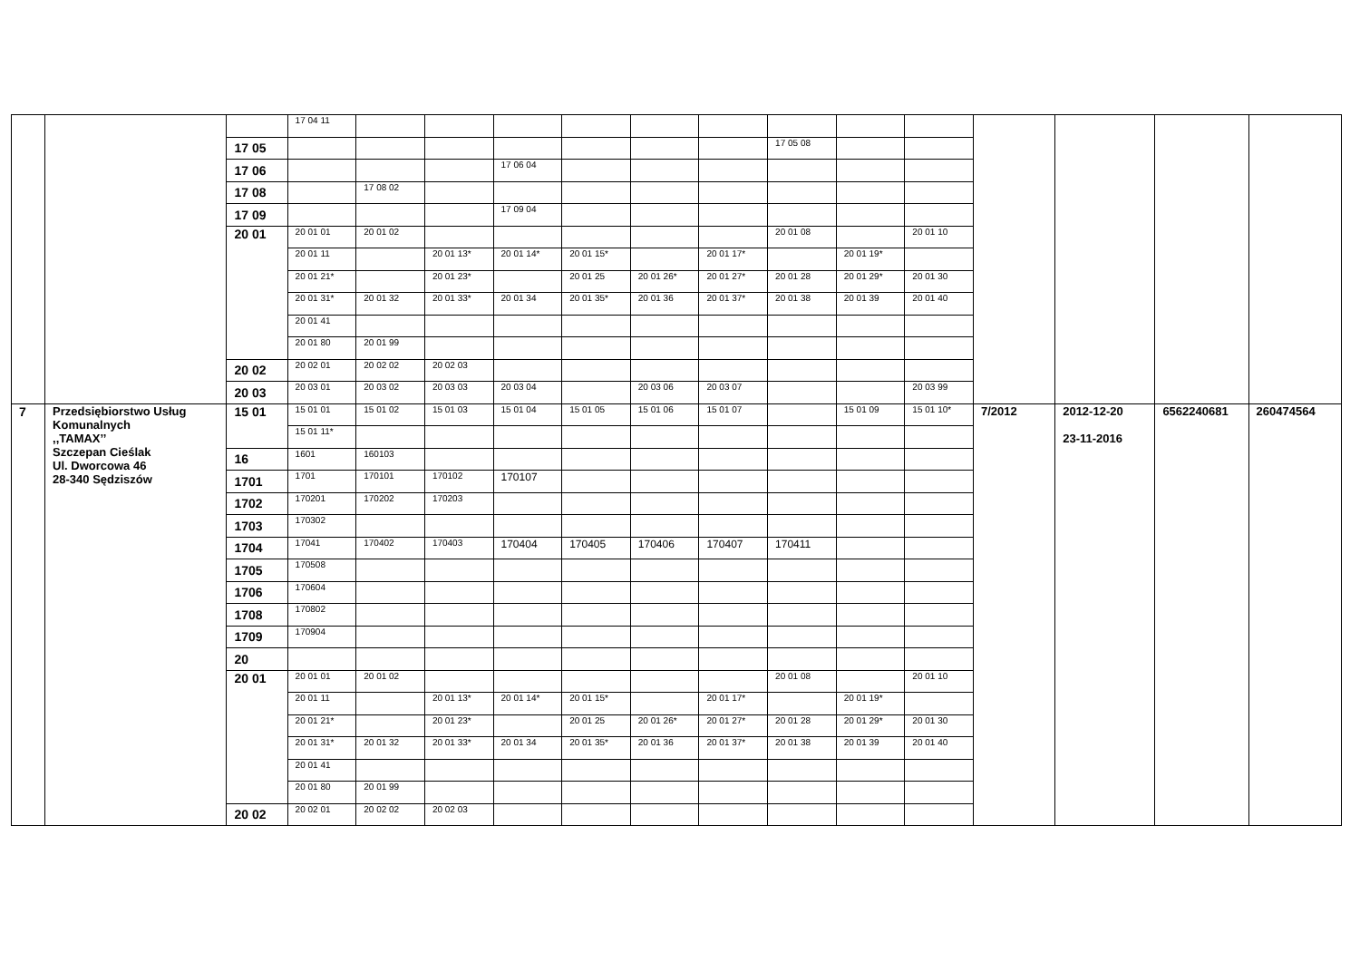| | | | 17 04 11 | | | | | | | | | | | | | |
| | | 17 05 | | | | | | | | 17 05 08 | | | | | | |
| | | 17 06 | | | | 17 06 04 | | | | | | | | | | |
| | | 17 08 | | 17 08 02 | | | | | | | | | | | | |
| | | 17 09 | | | | 17 09 04 | | | | | | | | | | |
| | | 20 01 | 20 01 01 | 20 01 02 | | | | | | 20 01 08 | | 20 01 10 | | | | |
| | | | 20 01 11 | | 20 01 13* | 20 01 14* | 20 01 15* | | 20 01 17* | | 20 01 19* | | | | | |
| | | | 20 01 21* | | 20 01 23* | | 20 01 25 | 20 01 26* | 20 01 27* | 20 01 28 | 20 01 29* | 20 01 30 | | | | |
| | | | 20 01 31* | 20 01 32 | 20 01 33* | 20 01 34 | 20 01 35* | 20 01 36 | 20 01 37* | 20 01 38 | 20 01 39 | 20 01 40 | | | | |
| | | | 20 01 41 | | | | | | | | | | | | | |
| | | | 20 01 80 | 20 01 99 | | | | | | | | | | | | |
| | | 20 02 | 20 02 01 | 20 02 02 | 20 02 03 | | | | | | | | | | | |
| | | 20 03 | 20 03 01 | 20 03 02 | 20 03 03 | 20 03 04 | | 20 03 06 | 20 03 07 | | | 20 03 99 | | | | |
| 7 | Przedsiębiorstwo Usług Komunalnych ,,TAMAX’’ Szczepan Cieślak Ul. Dworcowa 46 28-340 Sędziszów | 15 01 | 15 01 01 | 15 01 02 | 15 01 03 | 15 01 04 | 15 01 05 | 15 01 06 | 15 01 07 | | 15 01 09 | 15 01 10* | 7/2012 | 2012-12-20 23-11-2016 | 6562240681 | 260474564 |
| | | | 15 01 11* | | | | | | | | | | | | | |
| | | 16 | 1601 | 160103 | | | | | | | | | | | | |
| | | 1701 | 1701 | 170101 | 170102 | 170107 | | | | | | | | | | |
| | | 1702 | 170201 | 170202 | 170203 | | | | | | | | | | | |
| | | 1703 | 170302 | | | | | | | | | | | | | |
| | | 1704 | 17041 | 170402 | 170403 | 170404 | 170405 | 170406 | 170407 | 170411 | | | | | | |
| | | 1705 | 170508 | | | | | | | | | | | | | |
| | | 1706 | 170604 | | | | | | | | | | | | | |
| | | 1708 | 170802 | | | | | | | | | | | | | |
| | | 1709 | 170904 | | | | | | | | | | | | | |
| | | 20 | | | | | | | | | | | | | | |
| | | 20 01 | 20 01 01 | 20 01 02 | | | | | | 20 01 08 | | 20 01 10 | | | | |
| | | | 20 01 11 | | 20 01 13* | 20 01 14* | 20 01 15* | | 20 01 17* | | 20 01 19* | | | | | |
| | | | 20 01 21* | | 20 01 23* | | 20 01 25 | 20 01 26* | 20 01 27* | 20 01 28 | 20 01 29* | 20 01 30 | | | | |
| | | | 20 01 31* | 20 01 32 | 20 01 33* | 20 01 34 | 20 01 35* | 20 01 36 | 20 01 37* | 20 01 38 | 20 01 39 | 20 01 40 | | | | |
| | | | 20 01 41 | | | | | | | | | | | | | |
| | | | 20 01 80 | 20 01 99 | | | | | | | | | | | | |
| | | 20 02 | 20 02 01 | 20 02 02 | 20 02 03 | | | | | | | | | | | |